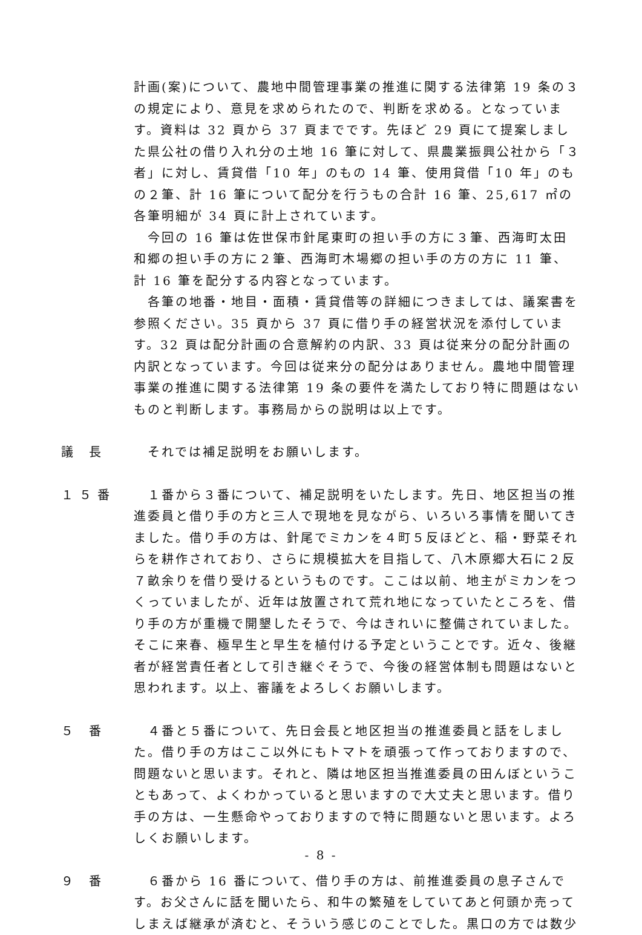計画(案)について、農地中間管理事業の推進に関する法律第 19 条の３の規定により、意見を求められたので、判断を求める。となっています。資料は 32 頁から 37 頁までです。先ほど 29 頁にて提案しました県公社の借り入れ分の土地 16 筆に対して、県農業振興公社から「３者」に対し、賃貸借「10 年」のもの 14 筆、使用貸借「10 年」のもの２筆、計 16 筆について配分を行うもの合計 16 筆、25,617 ㎡の各筆明細が 34 頁に計上されています。
　今回の 16 筆は佐世保市針尾東町の担い手の方に３筆、西海町太田和郷の担い手の方に２筆、西海町木場郷の担い手の方の方に 11 筆、計 16 筆を配分する内容となっています。
　各筆の地番・地目・面積・賃貸借等の詳細につきましては、議案書を参照ください。35 頁から 37 頁に借り手の経営状況を添付しています。32 頁は配分計画の合意解約の内訳、33 頁は従来分の配分計画の内訳となっています。今回は従来分の配分はありません。農地中間管理事業の推進に関する法律第 19 条の要件を満たしており特に問題はないものと判断します。事務局からの説明は以上です。
議 長 　それでは補足説明をお願いします。
１５番 　１番から３番について、補足説明をいたします。先日、地区担当の推進委員と借り手の方と三人で現地を見ながら、いろいろ事情を聞いてきました。借り手の方は、針尾でミカンを４町５反ほどと、稲・野菜それらを耕作されており、さらに規模拡大を目指して、八木原郷大石に２反７畝余りを借り受けるというものです。ここは以前、地主がミカンをつくっていましたが、近年は放置されて荒れ地になっていたところを、借り手の方が重機で開墾したそうで、今はきれいに整備されていました。そこに来春、極早生と早生を植付ける予定ということです。近々、後継者が経営責任者として引き継ぐそうで、今後の経営体制も問題はないと思われます。以上、審議をよろしくお願いします。
５ 番 　４番と５番について、先日会長と地区担当の推進委員と話をしました。借り手の方はここ以外にもトマトを頑張って作っておりますので、問題ないと思います。それと、隣は地区担当推進委員の田んぼということもあって、よくわかっていると思いますので大丈夫と思います。借り手の方は、一生懸命やっておりますので特に問題ないと思います。よろしくお願いします。
９ 番 　６番から 16 番について、借り手の方は、前推進委員の息子さんです。お父さんに話を聞いたら、和牛の繁殖をしていてあと何頭か売ってしまえば継承が済むと、そういう感じのことでした。黒口の方では数少
- 8 -